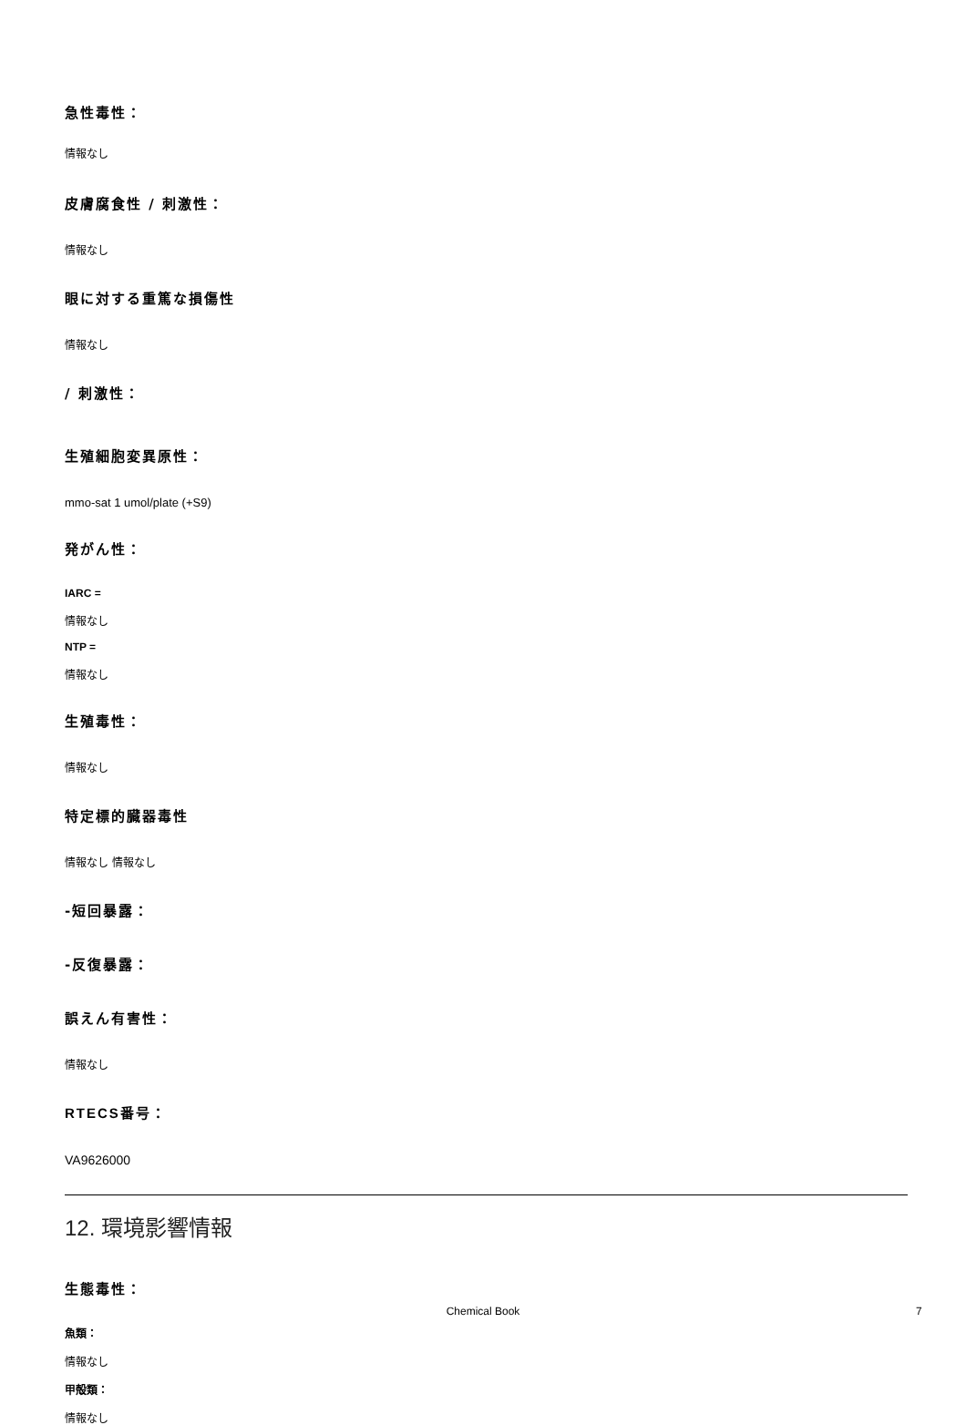急性毒性：
情報なし
皮膚腐食性 / 刺激性：
情報なし
眼に対する重篤な損傷性
情報なし
/ 刺激性：
生殖細胞変異原性：
mmo-sat 1 umol/plate (+S9)
発がん性：
IARC =
情報なし
NTP =
情報なし
生殖毒性：
情報なし
特定標的臓器毒性
情報なし 情報なし
-短回暴露：
-反復暴露：
誤えん有害性：
情報なし
RTECS番号：
VA9626000
12. 環境影響情報
生態毒性：
魚類：
情報なし
甲殻類：
情報なし
Chemical Book 7